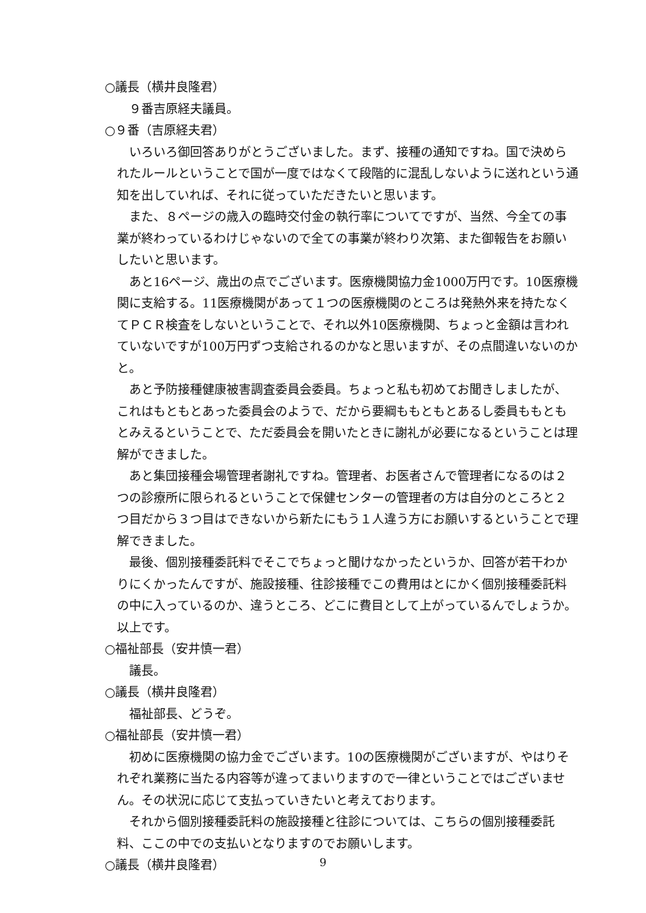○議長（横井良隆君）
９番吉原経夫議員。
○９番（吉原経夫君）
いろいろ御回答ありがとうございました。まず、接種の通知ですね。国で決められたルールということで国が一度ではなくて段階的に混乱しないように送れという通知を出していれば、それに従っていただきたいと思います。
また、８ページの歳入の臨時交付金の執行率についてですが、当然、今全ての事業が終わっているわけじゃないので全ての事業が終わり次第、また御報告をお願いしたいと思います。
あと16ページ、歳出の点でございます。医療機関協力金1000万円です。10医療機関に支給する。11医療機関があって１つの医療機関のところは発熱外来を持たなくてＰＣＲ検査をしないということで、それ以外10医療機関、ちょっと金額は言われていないですが100万円ずつ支給されるのかなと思いますが、その点間違いないのかと。
あと予防接種健康被害調査委員会委員。ちょっと私も初めてお聞きしましたが、これはもともとあった委員会のようで、だから要綱ももともとあるし委員ももともとみえるということで、ただ委員会を開いたときに謝礼が必要になるということは理解ができました。
あと集団接種会場管理者謝礼ですね。管理者、お医者さんで管理者になるのは２つの診療所に限られるということで保健センターの管理者の方は自分のところと２つ目だから３つ目はできないから新たにもう１人違う方にお願いするということで理解できました。
最後、個別接種委託料でそこでちょっと聞けなかったというか、回答が若干わかりにくかったんですが、施設接種、往診接種でこの費用はとにかく個別接種委託料の中に入っているのか、違うところ、どこに費目として上がっているんでしょうか。以上です。
○福祉部長（安井慎一君）
議長。
○議長（横井良隆君）
福祉部長、どうぞ。
○福祉部長（安井慎一君）
初めに医療機関の協力金でございます。10の医療機関がございますが、やはりそれぞれ業務に当たる内容等が違ってまいりますので一律ということではございません。その状況に応じて支払っていきたいと考えております。
それから個別接種委託料の施設接種と往診については、こちらの個別接種委託料、ここの中での支払いとなりますのでお願いします。
○議長（横井良隆君）
9